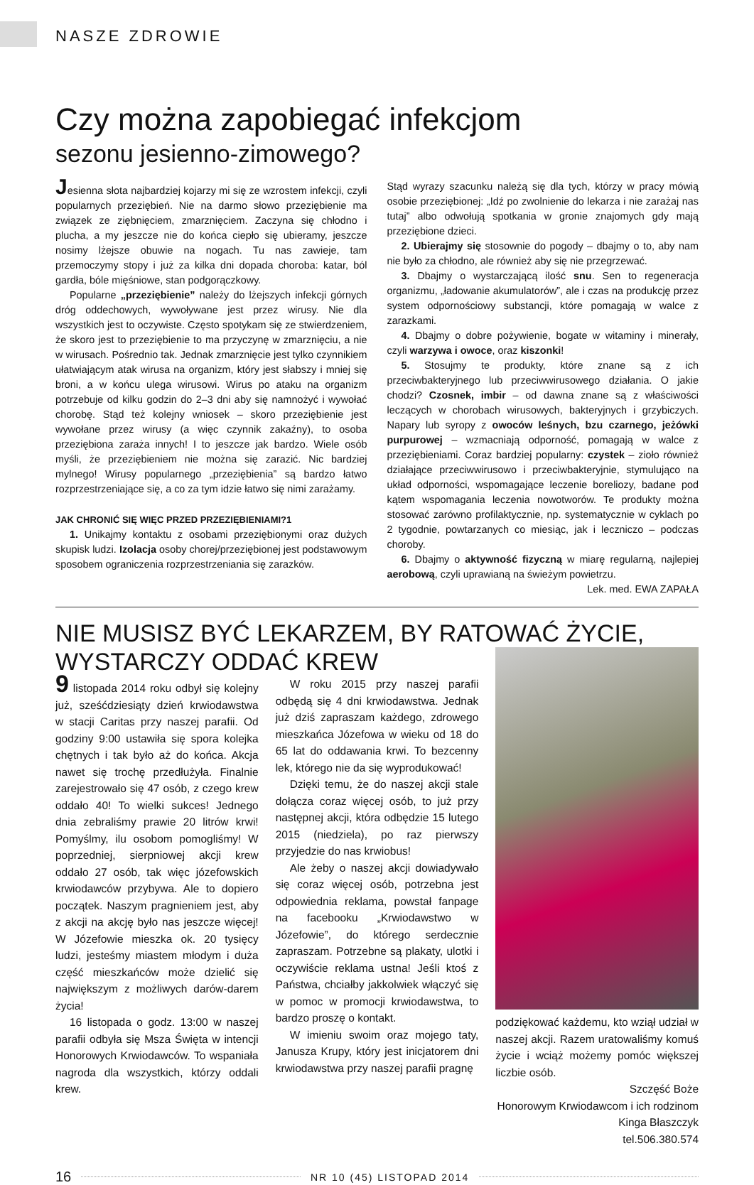NASZE ZDROWIE
Czy można zapobiegać infekcjom
sezonu jesienno-zimowego?
Jesienna słota najbardziej kojarzy mi się ze wzrostem infekcji, czyli popularnych przeziębień. Nie na darmo słowo przeziębienie ma związek ze ziębnięciem, zmarznięciem. Zaczyna się chłodno i plucha, a my jeszcze nie do końca ciepło się ubieramy, jeszcze nosimy lżejsze obuwie na nogach. Tu nas zawieje, tam przemoczymy stopy i już za kilka dni dopada choroba: katar, ból gardła, bóle mięśniowe, stan podgorączkowy.
Popularne „przeziębienie” należy do lżejszych infekcji górnych dróg oddechowych, wywoływane jest przez wirusy. Nie dla wszystkich jest to oczywiste. Często spotykam się ze stwierdzeniem, że skoro jest to przeziębienie to ma przyczynę w zmarznięciu, a nie w wirusach. Pośrednio tak. Jednak zmarznięcie jest tylko czynnikiem ułatwiającym atak wirusa na organizm, który jest słabszy i mniej się broni, a w końcu ulega wirusowi. Wirus po ataku na organizm potrzebuje od kilku godzin do 2–3 dni aby się namnożyć i wywołać chorobę. Stąd też kolejny wniosek – skoro przeziębienie jest wywołane przez wirusy (a więc czynnik zakaźny), to osoba przeziębiona zaraża innych! I to jeszcze jak bardzo. Wiele osób myśli, że przeziębieniem nie można się zarazić. Nic bardziej mylnego! Wirusy popularnego „przeziębienia” są bardzo łatwo rozprzestrzeniające się, a co za tym idzie łatwo się nimi zarażamy.
JAK CHRONIĆ SIĘ WIĘC PRZED PRZEZIĘBIENIAMI?1
1. Unikajmy kontaktu z osobami przeziębionymi oraz dużych skupisk ludzi. Izolacja osoby chorej/przeziębionej jest podstawowym sposobem ograniczenia rozprzestrzeniania się zarazków.
Stąd wyrazy szacunku należą się dla tych, którzy w pracy mówią osobie przeziębionej: „Idź po zwolnienie do lekarza i nie zarażaj nas tutaj” albo odwołują spotkania w gronie znajomych gdy mają przeziębione dzieci.
2. Ubierajmy się stosownie do pogody – dbajmy o to, aby nam nie było za chłodno, ale również aby się nie przegrzewać.
3. Dbajmy o wystarczającą ilość snu. Sen to regeneracja organizmu, „ładowanie akumulatorów”, ale i czas na produkcję przez system odpornościowy substancji, które pomagają w walce z zarazkami.
4. Dbajmy o dobre pożywienie, bogate w witaminy i minerały, czyli warzywa i owoce, oraz kiszonki!
5. Stosujmy te produkty, które znane są z ich przeciwbakteryjnego lub przeciwwirusowego działania. O jakie chodzi? Czosnek, imbir – od dawna znane są z właściwości leczących w chorobach wirusowych, bakteryjnych i grzybiczych. Napary lub syropy z owoców leśnych, bzu czarnego, jeżówki purpurowej – wzmacniają odporność, pomagają w walce z przeziębieniami. Coraz bardziej popularny: czystek – zioło również działające przeciwwirusowo i przeciwbakteryjnie, stymulująco na układ odporności, wspomagające leczenie boreliozy, badane pod kątem wspomagania leczenia nowotworów. Te produkty można stosować zarówno profilaktycznie, np. systematycznie w cyklach po 2 tygodnie, powtarzanych co miesiąc, jak i leczniczo – podczas choroby.
6. Dbajmy o aktywność fizyczną w miarę regularną, najlepiej aerobową, czyli uprawianą na świeżym powietrzu.
Lek. med. EWA ZAPAŁA
NIE MUSISZ BYĆ LEKARZEM, BY RATOWAĆ ŻYCIE,
WYSTARCZY ODDAĆ KREW
9 listopada 2014 roku odbył się kolejny już, sześćdziesiąty dzień krwiodawstwa w stacji Caritas przy naszej parafii. Od godziny 9:00 ustawiła się spora kolejka chętnych i tak było aż do końca. Akcja nawet się trochę przedłużyła. Finalnie zarejestrowało się 47 osób, z czego krew oddało 40! To wielki sukces! Jednego dnia zebraliśmy prawie 20 litrów krwi! Pomyślmy, ilu osobom pomogliśmy! W poprzedniej, sierpniowej akcji krew oddało 27 osób, tak więc józefowskich krwiodawców przybywa. Ale to dopiero początek. Naszym pragnieniem jest, aby z akcji na akcję było nas jeszcze więcej! W Józefowie mieszka ok. 20 tysięcy ludzi, jesteśmy miastem młodym i duża część mieszkańców może dzielić się największym z możliwych darów-darem życia!
16 listopada o godz. 13:00 w naszej parafii odbyła się Msza Święta w intencji Honorowych Krwiodawców. To wspaniała nagroda dla wszystkich, którzy oddali krew.
W roku 2015 przy naszej parafii odbędą się 4 dni krwiodawstwa. Jednak już dziś zapraszam każdego, zdrowego mieszkańca Józefowa w wieku od 18 do 65 lat do oddawania krwi. To bezcenny lek, którego nie da się wyprodukować!
Dzięki temu, że do naszej akcji stale dołącza coraz więcej osób, to już przy następnej akcji, która odbędzie 15 lutego 2015 (niedziela), po raz pierwszy przyjedzie do nas krwiobus!
Ale żeby o naszej akcji dowiadywało się coraz więcej osób, potrzebna jest odpowiednia reklama, powstał fanpage na facebooku „Krwiodawstwo w Józefowie”, do którego serdecznie zapraszam. Potrzebne są plakaty, ulotki i oczywiście reklama ustna! Jeśli ktoś z Państwa, chciałby jakkolwiek włączyć się w pomoc w promocji krwiodawstwa, to bardzo proszę o kontakt.
W imieniu swoim oraz mojego taty, Janusza Krupy, który jest inicjatorem dni krwiodawstwa przy naszej parafii pragnę
podziękować każdemu, kto wziął udział w naszej akcji. Razem uratowaliśmy komuś życie i wciąż możemy pomóc większej liczbie osób.
Szczęść Boże
Honorowym Krwiodawcom i ich rodzinom
Kinga Błaszczyk
tel.506.380.574
16 NR 10 (45) LISTOPAD 2014